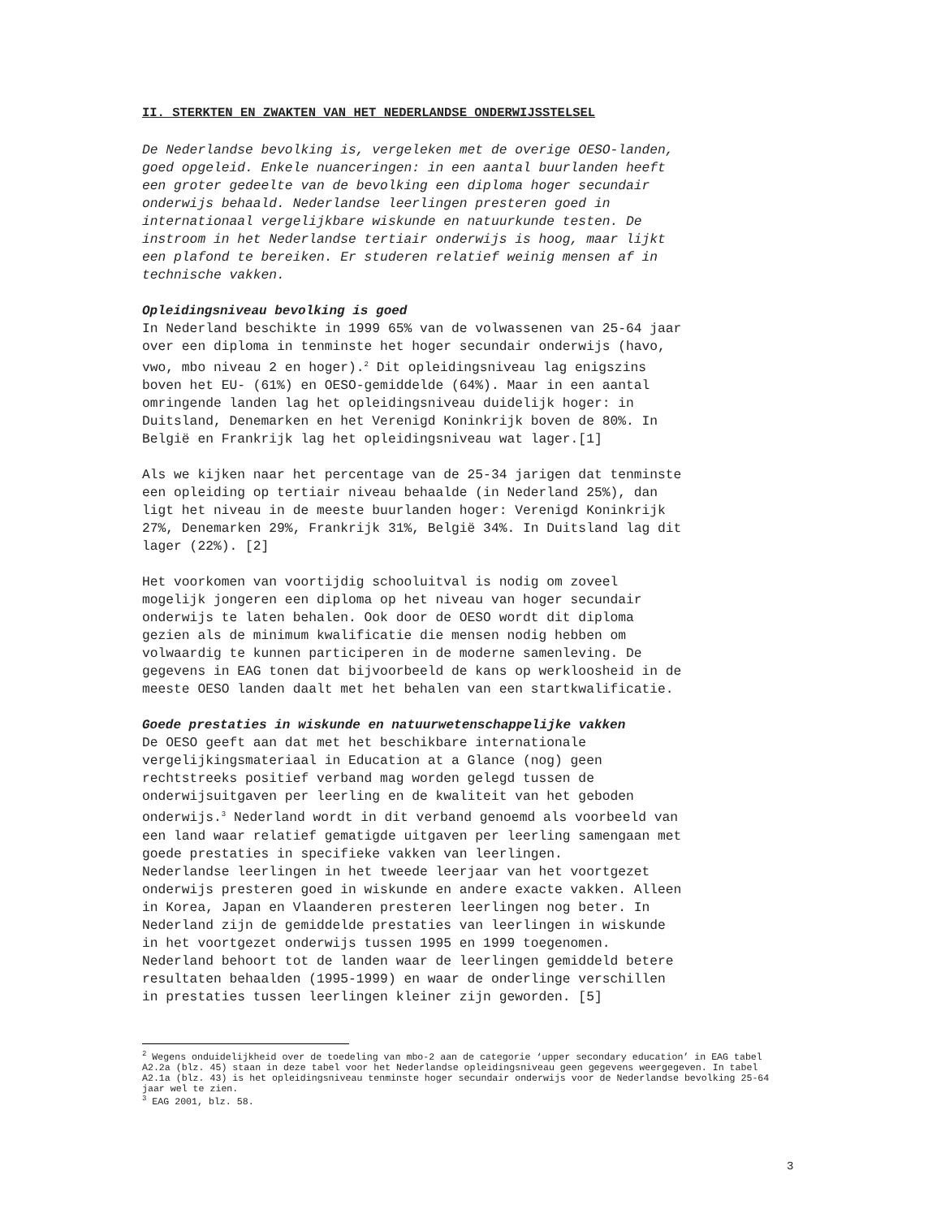II. STERKTEN EN ZWAKTEN VAN HET NEDERLANDSE ONDERWIJSSTELSEL
De Nederlandse bevolking is, vergeleken met de overige OESO-landen, goed opgeleid. Enkele nuanceringen: in een aantal buurlanden heeft een groter gedeelte van de bevolking een diploma hoger secundair onderwijs behaald. Nederlandse leerlingen presteren goed in internationaal vergelijkbare wiskunde en natuurkunde testen. De instroom in het Nederlandse tertiair onderwijs is hoog, maar lijkt een plafond te bereiken. Er studeren relatief weinig mensen af in technische vakken.
Opleidingsniveau bevolking is goed
In Nederland beschikte in 1999 65% van de volwassenen van 25-64 jaar over een diploma in tenminste het hoger secundair onderwijs (havo, vwo, mbo niveau 2 en hoger).<sup>2</sup> Dit opleidingsniveau lag enigszins boven het EU- (61%) en OESO-gemiddelde (64%). Maar in een aantal omringende landen lag het opleidingsniveau duidelijk hoger: in Duitsland, Denemarken en het Verenigd Koninkrijk boven de 80%. In België en Frankrijk lag het opleidingsniveau wat lager.[1]
Als we kijken naar het percentage van de 25-34 jarigen dat tenminste een opleiding op tertiair niveau behaalde (in Nederland 25%), dan ligt het niveau in de meeste buurlanden hoger: Verenigd Koninkrijk 27%, Denemarken 29%, Frankrijk 31%, België 34%. In Duitsland lag dit lager (22%). [2]
Het voorkomen van voortijdig schooluitval is nodig om zoveel mogelijk jongeren een diploma op het niveau van hoger secundair onderwijs te laten behalen. Ook door de OESO wordt dit diploma gezien als de minimum kwalificatie die mensen nodig hebben om volwaardig te kunnen participeren in de moderne samenleving. De gegevens in EAG tonen dat bijvoorbeeld de kans op werkloosheid in de meeste OESO landen daalt met het behalen van een startkwalificatie.
Goede prestaties in wiskunde en natuurwetenschappelijke vakken
De OESO geeft aan dat met het beschikbare internationale vergelijkingsmateriaal in Education at a Glance (nog) geen rechtstreeks positief verband mag worden gelegd tussen de onderwijsuitgaven per leerling en de kwaliteit van het geboden onderwijs.<sup>3</sup> Nederland wordt in dit verband genoemd als voorbeeld van een land waar relatief gematigde uitgaven per leerling samengaan met goede prestaties in specifieke vakken van leerlingen. Nederlandse leerlingen in het tweede leerjaar van het voortgezet onderwijs presteren goed in wiskunde en andere exacte vakken. Alleen in Korea, Japan en Vlaanderen presteren leerlingen nog beter. In Nederland zijn de gemiddelde prestaties van leerlingen in wiskunde in het voortgezet onderwijs tussen 1995 en 1999 toegenomen. Nederland behoort tot de landen waar de leerlingen gemiddeld betere resultaten behaalden (1995-1999) en waar de onderlinge verschillen in prestaties tussen leerlingen kleiner zijn geworden. [5]
<sup>2</sup> Wegens onduidelijkheid over de toedeling van mbo-2 aan de categorie ‘upper secondary education’ in EAG tabel A2.2a (blz. 45) staan in deze tabel voor het Nederlandse opleidingsniveau geen gegevens weergegeven. In tabel A2.1a (blz. 43) is het opleidingsniveau tenminste hoger secundair onderwijs voor de Nederlandse bevolking 25-64 jaar wel te zien.
<sup>3</sup> EAG 2001, blz. 58.
3